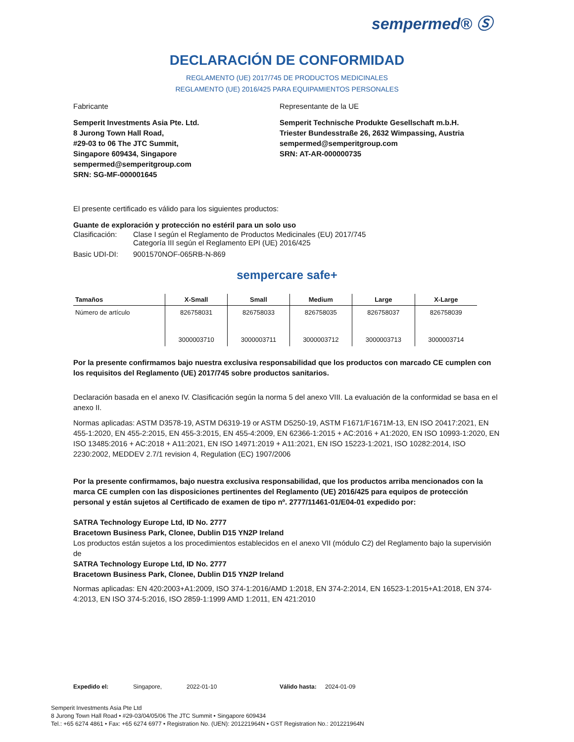sempermed® Ⓢ
DECLARACIÓN DE CONFORMIDAD
REGLAMENTO (UE) 2017/745 DE PRODUCTOS MEDICINALES
REGLAMENTO (UE) 2016/425 PARA EQUIPAMIENTOS PERSONALES
Fabricante Representante de la UE
Semperit Investments Asia Pte. Ltd.
8 Jurong Town Hall Road,
#29-03 to 06 The JTC Summit,
Singapore 609434, Singapore
sempermed@semperitgroup.com
SRN: SG-MF-000001645
Semperit Technische Produkte Gesellschaft m.b.H.
Triester Bundesstraße 26, 2632 Wimpassing, Austria
sempermed@semperitgroup.com
SRN: AT-AR-000000735
El presente certificado es válido para los siguientes productos:
Guante de exploración y protección no estéril para un solo uso
Clasificación: Clase I según el Reglamento de Productos Medicinales (EU) 2017/745
Categoría III según el Reglamento EPI (UE) 2016/425
Basic UDI-DI: 9001570NOF-065RB-N-869
sempercare safe+
| Tamaños | X-Small | Small | Medium | Large | X-Large |
| --- | --- | --- | --- | --- | --- |
| Número de artículo | 826758031 | 826758033 | 826758035 | 826758037 | 826758039 |
| | 3000003710 | 3000003711 | 3000003712 | 3000003713 | 3000003714 |
Por la presente confirmamos bajo nuestra exclusiva responsabilidad que los productos con marcado CE cumplen con los requisitos del Reglamento (UE) 2017/745 sobre productos sanitarios.
Declaración basada en el anexo IV. Clasificación según la norma 5 del anexo VIII. La evaluación de la conformidad se basa en el anexo II.
Normas aplicadas: ASTM D3578-19, ASTM D6319-19 or ASTM D5250-19, ASTM F1671/F1671M-13, EN ISO 20417:2021, EN 455-1:2020, EN 455-2:2015, EN 455-3:2015, EN 455-4:2009, EN 62366-1:2015 + AC:2016 + A1:2020, EN ISO 10993-1:2020, EN ISO 13485:2016 + AC:2018 + A11:2021, EN ISO 14971:2019 + A11:2021, EN ISO 15223-1:2021, ISO 10282:2014, ISO 2230:2002, MEDDEV 2.7/1 revision 4, Regulation (EC) 1907/2006
Por la presente confirmamos, bajo nuestra exclusiva responsabilidad, que los productos arriba mencionados con la marca CE cumplen con las disposiciones pertinentes del Reglamento (UE) 2016/425 para equipos de protección personal y están sujetos al Certificado de examen de tipo nº. 2777/11461-01/E04-01 expedido por:
SATRA Technology Europe Ltd, ID No. 2777
Bracetown Business Park, Clonee, Dublin D15 YN2P Ireland
Los productos están sujetos a los procedimientos establecidos en el anexo VII (módulo C2) del Reglamento bajo la supervisión de
SATRA Technology Europe Ltd, ID No. 2777
Bracetown Business Park, Clonee, Dublin D15 YN2P Ireland
Normas aplicadas: EN 420:2003+A1:2009, ISO 374-1:2016/AMD 1:2018, EN 374-2:2014, EN 16523-1:2015+A1:2018, EN 374-4:2013, EN ISO 374-5:2016, ISO 2859-1:1999 AMD 1:2011, EN 421:2010
Expedido el: Singapore, 2022-01-10 Válido hasta: 2024-01-09
Semperit Investments Asia Pte Ltd
8 Jurong Town Hall Road • #29-03/04/05/06 The JTC Summit • Singapore 609434
Tel.: +65 6274 4861 • Fax: +65 6274 6977 • Registration No. (UEN): 201221964N • GST Registration No.: 201221964N